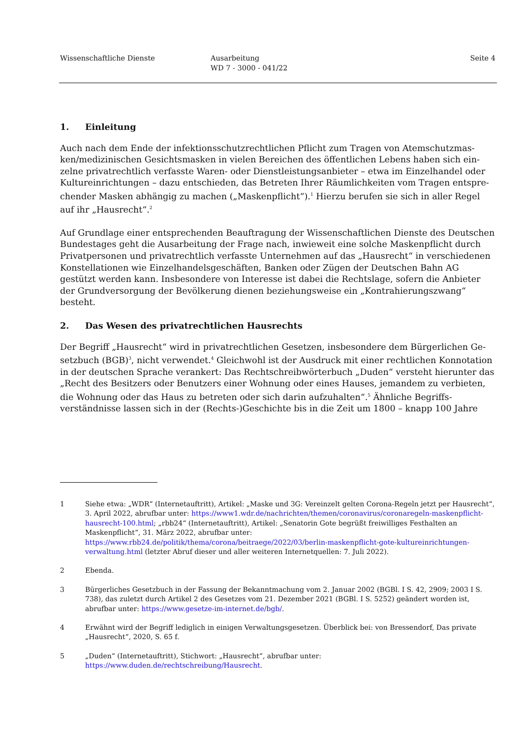Wissenschaftliche Dienste Ausarbeitung
WD 7 - 3000 - 041/22
Seite 4
1. Einleitung
Auch nach dem Ende der infektionsschutzrechtlichen Pflicht zum Tragen von Atemschutzmas­ken/medizinischen Gesichtsmasken in vielen Bereichen des öffentlichen Lebens haben sich ein­zelne privatrechtlich verfasste Waren- oder Dienstleistungsanbieter – etwa im Einzelhandel oder Kultureinrichtungen – dazu entschieden, das Betreten Ihrer Räumlichkeiten vom Tragen entspre­chender Masken abhängig zu machen („Maskenpflicht“).<sup>1</sup> Hierzu berufen sie sich in aller Regel auf ihr „Hausrecht“.<sup>2</sup>
Auf Grundlage einer entsprechenden Beauftragung der Wissenschaftlichen Dienste des Deut­schen Bundestages geht die Ausarbeitung der Frage nach, inwieweit eine solche Maskenpflicht durch Privatpersonen und privatrechtlich verfasste Unternehmen auf das „Hausrecht“ in ver­schiedenen Konstellationen wie Einzelhandelsgeschäften, Banken oder Zügen der Deutschen Bahn AG gestützt werden kann. Insbesondere von Interesse ist dabei die Rechtslage, sofern die Anbieter der Grundversorgung der Bevölkerung dienen beziehungsweise ein „Kontrahierungs­zwang“ besteht.
2. Das Wesen des privatrechtlichen Hausrechts
Der Begriff „Hausrecht“ wird in privatrechtlichen Gesetzen, insbesondere dem Bürgerlichen Ge­setzbuch (BGB)<sup>3</sup>, nicht verwendet.<sup>4</sup> Gleichwohl ist der Ausdruck mit einer rechtlichen Konnota­tion in der deutschen Sprache verankert: Das Rechtschreibwörterbuch „Duden“ versteht hierun­ter das „Recht des Besitzers oder Benutzers einer Wohnung oder eines Hauses, jemandem zu ver­bieten, die Wohnung oder das Haus zu betreten oder sich darin aufzuhalten“.<sup>5</sup> Ähnliche Begriffs­verständnisse lassen sich in der (Rechts-)Geschichte bis in die Zeit um 1800 – knapp 100 Jahre
1 Siehe etwa: „WDR“ (Internetauftritt), Artikel: „Maske und 3G: Vereinzelt gelten Corona-Regeln jetzt per Haus­recht“, 3. April 2022, abrufbar unter: https://www1.wdr.de/nachrichten/themen/coronavirus/coronaregeln-maskenpflicht-hausrecht-100.html; „rbb24“ (Internetauftritt), Artikel: „Senatorin Gote begrüßt freiwilliges Festhal­ten an Maskenpflicht“, 31. März 2022, abrufbar unter: https://www.rbb24.de/politik/thema/corona/beitraege/2022/03/berlin-maskenpflicht-gote-kultureinrichtungen-verwaltung.html (letzter Abruf dieser und aller weiteren Internetquellen: 7. Juli 2022).
2 Ebenda.
3 Bürgerliches Gesetzbuch in der Fassung der Bekanntmachung vom 2. Januar 2002 (BGBl. I S. 42, 2909; 2003 I S. 738), das zuletzt durch Artikel 2 des Gesetzes vom 21. Dezember 2021 (BGBl. I S. 5252) geändert worden ist, abrufbar unter: https://www.gesetze-im-internet.de/bgb/.
4 Erwähnt wird der Begriff lediglich in einigen Verwaltungsgesetzen. Überblick bei: von Bressendorf, Das private „Hausrecht“, 2020, S. 65 f.
5 „Duden“ (Internetauftritt), Stichwort: „Hausrecht“, abrufbar unter: https://www.duden.de/rechtschreibung/Hausrecht.